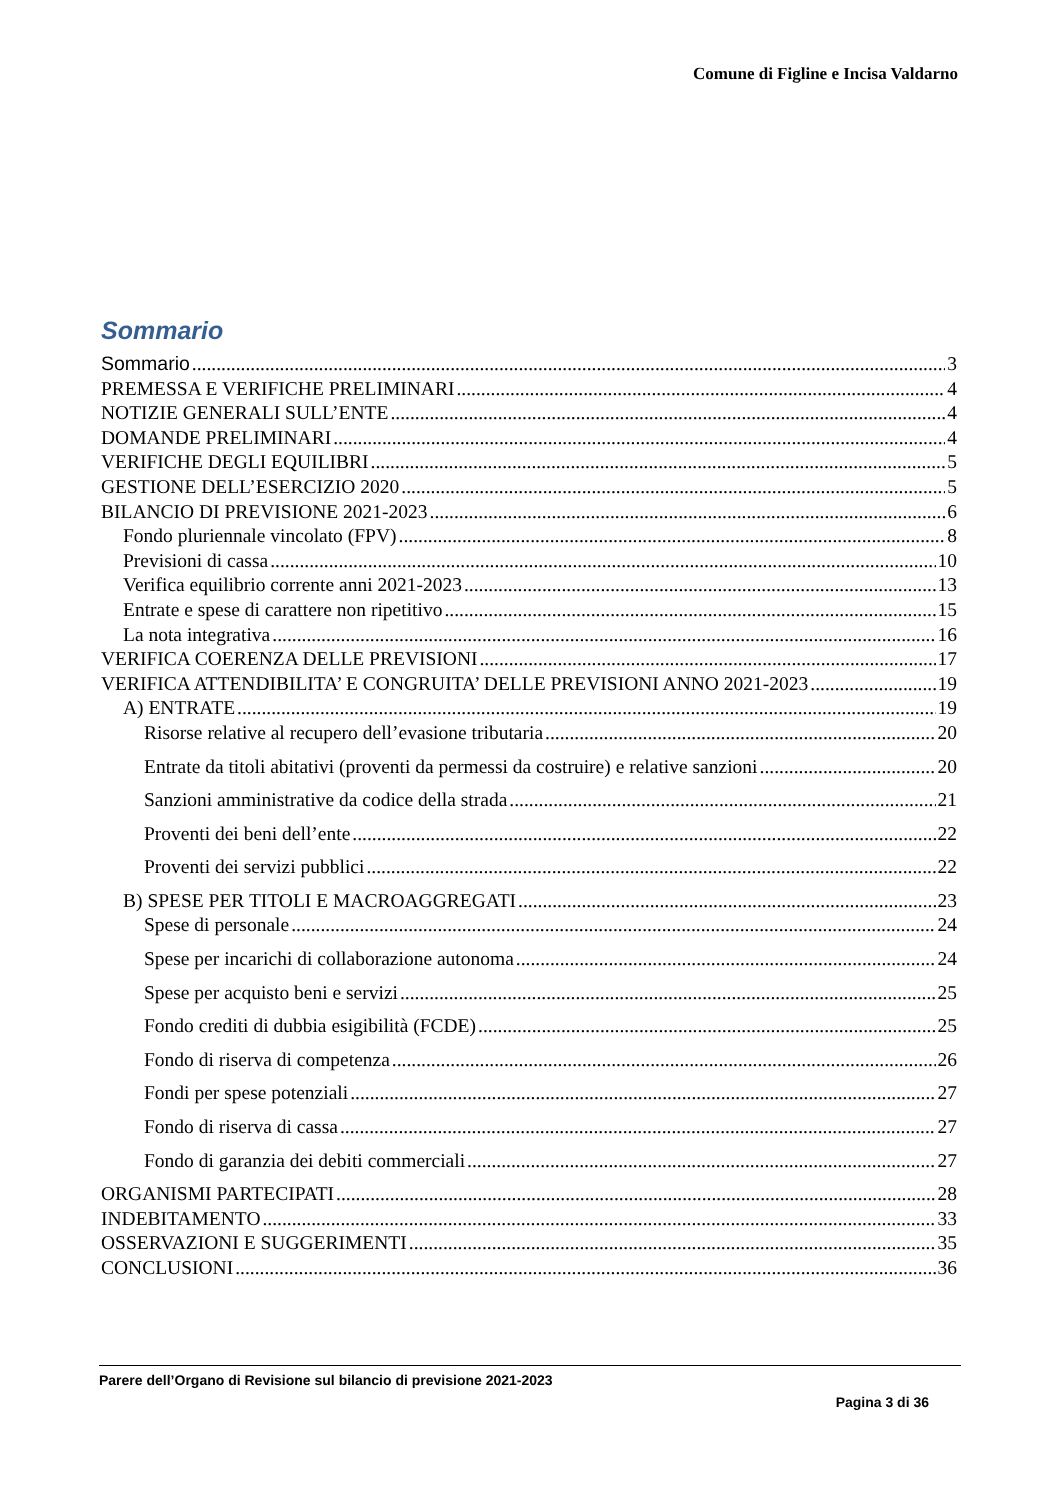Comune di Figline e Incisa Valdarno
Sommario
Sommario 3
PREMESSA E VERIFICHE PRELIMINARI 4
NOTIZIE GENERALI SULL’ENTE 4
DOMANDE PRELIMINARI 4
VERIFICHE DEGLI EQUILIBRI 5
GESTIONE DELL’ESERCIZIO 2020 5
BILANCIO DI PREVISIONE 2021-2023 6
Fondo pluriennale vincolato (FPV) 8
Previsioni di cassa 10
Verifica equilibrio corrente anni 2021-2023 13
Entrate e spese di carattere non ripetitivo 15
La nota integrativa 16
VERIFICA COERENZA DELLE PREVISIONI 17
VERIFICA ATTENDIBILITA’ E CONGRUITA’ DELLE PREVISIONI ANNO 2021-2023 19
A) ENTRATE 19
Risorse relative al recupero dell’evasione tributaria 20
Entrate da titoli abitativi (proventi da permessi da costruire) e relative sanzioni 20
Sanzioni amministrative da codice della strada 21
Proventi dei beni dell’ente 22
Proventi dei servizi pubblici 22
B) SPESE PER TITOLI E MACROAGGREGATI 23
Spese di personale 24
Spese per incarichi di collaborazione autonoma 24
Spese per acquisto beni e servizi 25
Fondo crediti di dubbia esigibilità (FCDE) 25
Fondo di riserva di competenza 26
Fondi per spese potenziali 27
Fondo di riserva di cassa 27
Fondo di garanzia dei debiti commerciali 27
ORGANISMI PARTECIPATI 28
INDEBITAMENTO 33
OSSERVAZIONI E SUGGERIMENTI 35
CONCLUSIONI 36
Parere dell’Organo di Revisione sul bilancio di previsione 2021-2023
Pagina 3 di 36